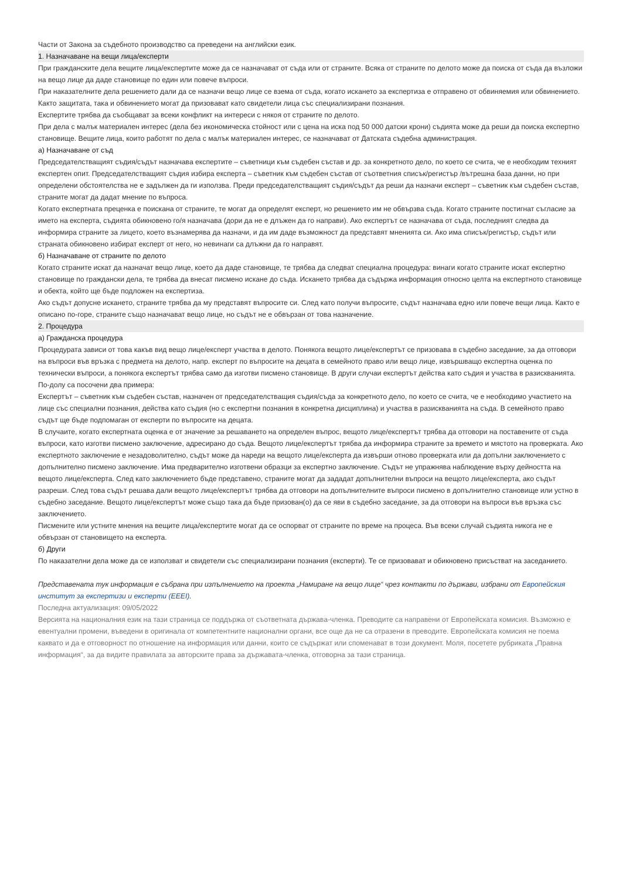Части от Закона за съдебното производство са преведени на английски език.
1. Назначаване на вещи лица/експерти
При гражданските дела вещите лица/експертите може да се назначават от съда или от страните. Всяка от страните по делото може да поиска от съда да възложи на вещо лице да даде становище по един или повече въпроси.
При наказателните дела решението дали да се назначи вещо лице се взема от съда, когато искането за експертиза е отправено от обвиняемия или обвинението. Както защитата, така и обвинението могат да призовават като свидетели лица със специализирани познания.
Експертите трябва да съобщават за всеки конфликт на интереси с някоя от страните по делото.
При дела с малък материален интерес (дела без икономическа стойност или с цена на иска под 50 000 датски крони) съдията може да реши да поиска експертно становище. Вещите лица, които работят по дела с малък материален интерес, се назначават от Датската съдебна администрация.
а) Назначаване от съд
Председателстващият съдия/съдът назначава експертите – съветници към съдебен състав и др. за конкретното дело, по което се счита, че е необходим техният експертен опит. Председателстващият съдия избира експерта – съветник към съдебен състав от съответния списък/регистър /вътрешна база данни, но при определени обстоятелства не е задължен да ги използва. Преди председателстващият съдия/съдът да реши да назначи експерт – съветник към съдебен състав, страните могат да дадат мнение по въпроса.
Когато експертната преценка е поискана от страните, те могат да определят експерт, но решението им не обвързва съда. Когато страните постигнат съгласие за името на експерта, съдията обикновено го/я назначава (дори да не е длъжен да го направи). Ако експертът се назначава от съда, последният следва да информира страните за лицето, което възнамерява да назначи, и да им даде възможност да представят мненията си. Ако има списък/регистър, съдът или страната обикновено избират експерт от него, но невинаги са длъжни да го направят.
б) Назначаване от страните по делото
Когато страните искат да назначат вещо лице, което да даде становище, те трябва да следват специална процедура: винаги когато страните искат експертно становище по граждански дела, те трябва да внесат писмено искане до съда. Искането трябва да съдържа информация относно целта на експертното становище и обекта, който ще бъде подложен на експертиза.
Ако съдът допусне искането, страните трябва да му представят въпросите си. След като получи въпросите, съдът назначава едно или повече вещи лица. Както е описано по-горе, страните също назначават вещо лице, но съдът не е обвързан от това назначение.
2. Процедура
а) Гражданска процедура
Процедурата зависи от това какъв вид вещо лице/експерт участва в делото. Понякога вещото лице/експертът се призовава в съдебно заседание, за да отговори на въпроси във връзка с предмета на делото, напр. експерт по въпросите на децата в семейното право или вещо лице, извършващо експертна оценка по технически въпроси, а понякога експертът трябва само да изготви писмено становище. В други случаи експертът действа като съдия и участва в разискванията.
По-долу са посочени два примера:
Експертът – съветник към съдебен състав, назначен от председателстващия съдия/съда за конкретното дело, по което се счита, че е необходимо участието на лице със специални познания, действа като съдия (но с експертни познания в конкретна дисциплина) и участва в разискванията на съда. В семейното право съдът ще бъде подпомаган от експерти по въпросите на децата.
В случаите, когато експертната оценка е от значение за решаването на определен въпрос, вещото лице/експертът трябва да отговори на поставените от съда въпроси, като изготви писмено заключение, адресирано до съда. Вещото лице/експертът трябва да информира страните за времето и мястото на проверката. Ако експертното заключение е незадоволително, съдът може да нареди на вещото лице/експерта да извърши отново проверката или да допълни заключението с допълнително писмено заключение. Има предварително изготвени образци за експертно заключение. Съдът не упражнява наблюдение върху дейността на вещото лице/експерта. След като заключението бъде представено, страните могат да зададат допълнителни въпроси на вещото лице/експерта, ако съдът разреши. След това съдът решава дали вещото лице/експертът трябва да отговори на допълнителните въпроси писмено в допълнително становище или устно в съдебно заседание. Вещото лице/експертът може също така да бъде призован(о) да се яви в съдебно заседание, за да отговори на въпроси във връзка със заключението.
Писмените или устните мнения на вещите лица/експертите могат да се оспорват от страните по време на процеса. Във всеки случай съдията никога не е обвързан от становището на експерта.
б) Други
По наказателни дела може да се използват и свидетели със специализирани познания (експерти). Те се призовават и обикновено присъстват на заседанието.
Представената тук информация е събрана при изпълнението на проекта „Намиране на вещо лице“ чрез контакти по държави, избрани от Европейския институт за експертизи и експерти (EEEI).
Последна актуализация: 09/05/2022
Версията на националния език на тази страница се поддържа от съответната държава-членка. Преводите са направени от Европейската комисия. Възможно е евентуални промени, въведени в оригинала от компетентните национални органи, все още да не са отразени в преводите. Европейската комисия не поема каквато и да е отговорност по отношение на информация или данни, които се съдържат или споменават в този документ. Моля, посетете рубриката „Правна информация“, за да видите правилата за авторските права за държавата-членка, отговорна за тази страница.